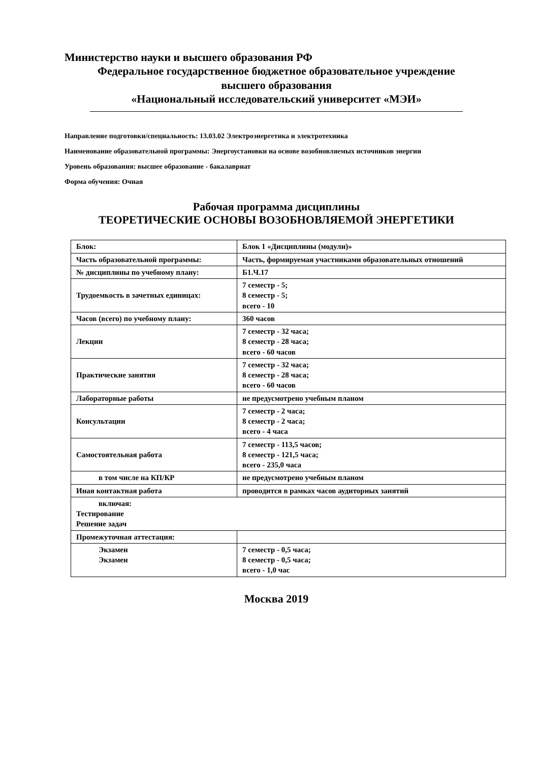Министерство науки и высшего образования РФ
Федеральное государственное бюджетное образовательное учреждение
высшего образования
«Национальный исследовательский университет «МЭИ»
Направление подготовки/специальность: 13.03.02 Электроэнергетика и электротехника
Наименование образовательной программы: Энергоустановки на основе возобновляемых источников энергии
Уровень образования: высшее образование - бакалавриат
Форма обучения: Очная
Рабочая программа дисциплины
ТЕОРЕТИЧЕСКИЕ ОСНОВЫ ВОЗОБНОВЛЯЕМОЙ ЭНЕРГЕТИКИ
| Блок: | Блок 1 «Дисциплины (модули)» |
| Часть образовательной программы: | Часть, формируемая участниками образовательных отношений |
| № дисциплины по учебному плану: | Б1.Ч.17 |
| Трудоемкость в зачетных единицах: | 7 семестр - 5; 8 семестр - 5; всего - 10 |
| Часов (всего) по учебному плану: | 360 часов |
| Лекции | 7 семестр - 32 часа; 8 семестр - 28 часа; всего - 60 часов |
| Практические занятия | 7 семестр - 32 часа; 8 семестр - 28 часа; всего - 60 часов |
| Лабораторные работы | не предусмотрено учебным планом |
| Консультации | 7 семестр - 2 часа; 8 семестр - 2 часа; всего - 4 часа |
| Самостоятельная работа | 7 семестр - 113,5 часов; 8 семестр - 121,5 часа; всего - 235,0 часа |
| в том числе на КП/КР | не предусмотрено учебным планом |
| Иная контактная работа | проводится в рамках часов аудиторных занятий |
| включая: Тестирование Решение задач | |
| Промежуточная аттестация: | |
| Экзамен Экзамен | 7 семестр - 0,5 часа; 8 семестр - 0,5 часа; всего - 1,0 час |
Москва 2019